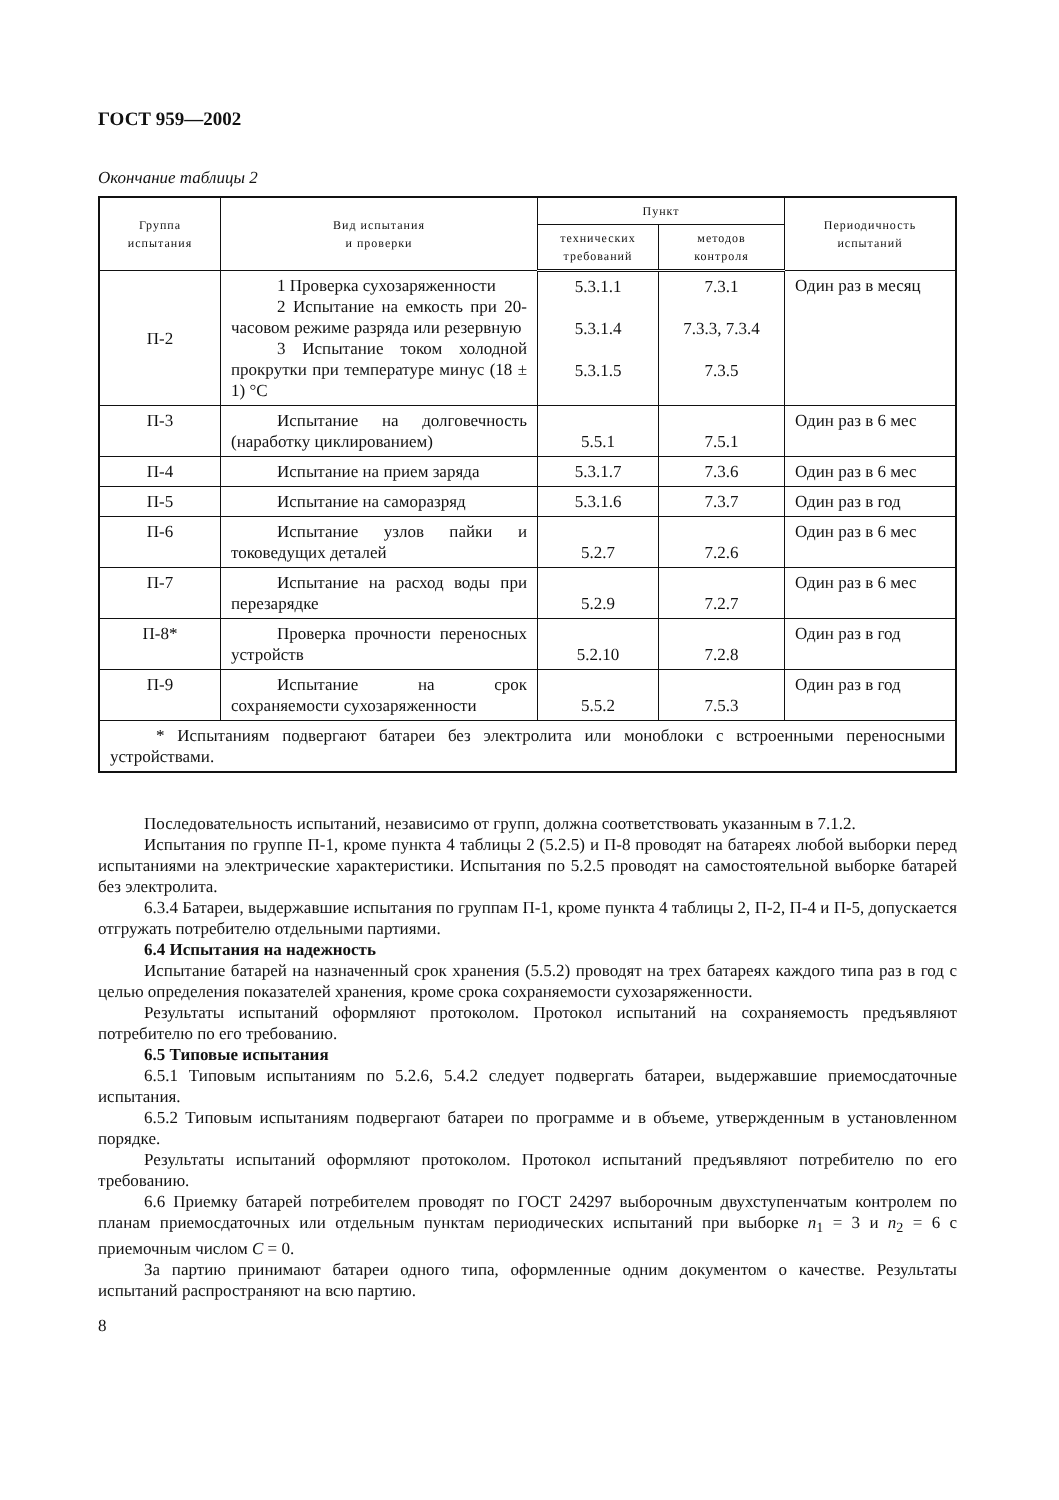ГОСТ 959—2002
Окончание таблицы 2
| Группа испытания | Вид испытания и проверки | Пункт | | Периодичность испытаний |
| --- | --- | --- | --- | --- |
| | | технических требований | методов контроля | |
| П-2 | 1 Проверка сухозаряженности 2 Испытание на емкость при 20-часовом режиме разряда или резервную 3 Испытание током холодной прокрутки при температуре минус (18 ± 1) °С | 5.3.1.1 5.3.1.4 5.3.1.5 | 7.3.1 7.3.3, 7.3.4 7.3.5 | Один раз в месяц |
| П-3 | Испытание на долговечность (наработку циклированием) | 5.5.1 | 7.5.1 | Один раз в 6 мес |
| П-4 | Испытание на прием заряда | 5.3.1.7 | 7.3.6 | Один раз в 6 мес |
| П-5 | Испытание на саморазряд | 5.3.1.6 | 7.3.7 | Один раз в год |
| П-6 | Испытание узлов пайки и токоведущих деталей | 5.2.7 | 7.2.6 | Один раз в 6 мес |
| П-7 | Испытание на расход воды при перезарядке | 5.2.9 | 7.2.7 | Один раз в 6 мес |
| П-8* | Проверка прочности переносных устройств | 5.2.10 | 7.2.8 | Один раз в год |
| П-9 | Испытание на срок сохраняемости сухозаряженности | 5.5.2 | 7.5.3 | Один раз в год |
| * Испытаниям подвергают батареи без электролита или моноблоки с встроенными переносными устройствами. | | | | |
Последовательность испытаний, независимо от групп, должна соответствовать указанным в 7.1.2.
Испытания по группе П-1, кроме пункта 4 таблицы 2 (5.2.5) и П-8 проводят на батареях любой выборки перед испытаниями на электрические характеристики. Испытания по 5.2.5 проводят на самостоятельной выборке батарей без электролита.
6.3.4 Батареи, выдержавшие испытания по группам П-1, кроме пункта 4 таблицы 2, П-2, П-4 и П-5, допускается отгружать потребителю отдельными партиями.
6.4 Испытания на надежность
Испытание батарей на назначенный срок хранения (5.5.2) проводят на трех батареях каждого типа раз в год с целью определения показателей хранения, кроме срока сохраняемости сухозаряженности.
Результаты испытаний оформляют протоколом. Протокол испытаний на сохраняемость предъявляют потребителю по его требованию.
6.5 Типовые испытания
6.5.1 Типовым испытаниям по 5.2.6, 5.4.2 следует подвергать батареи, выдержавшие приемосдаточные испытания.
6.5.2 Типовым испытаниям подвергают батареи по программе и в объеме, утвержденным в установленном порядке.
Результаты испытаний оформляют протоколом. Протокол испытаний предъявляют потребителю по его требованию.
6.6 Приемку батарей потребителем проводят по ГОСТ 24297 выборочным двухступенчатым контролем по планам приемосдаточных или отдельным пунктам периодических испытаний при выборке n<sub>1</sub> = 3 и n<sub>2</sub> = 6 с приемочным числом С = 0.
За партию принимают батареи одного типа, оформленные одним документом о качестве. Результаты испытаний распространяют на всю партию.
8